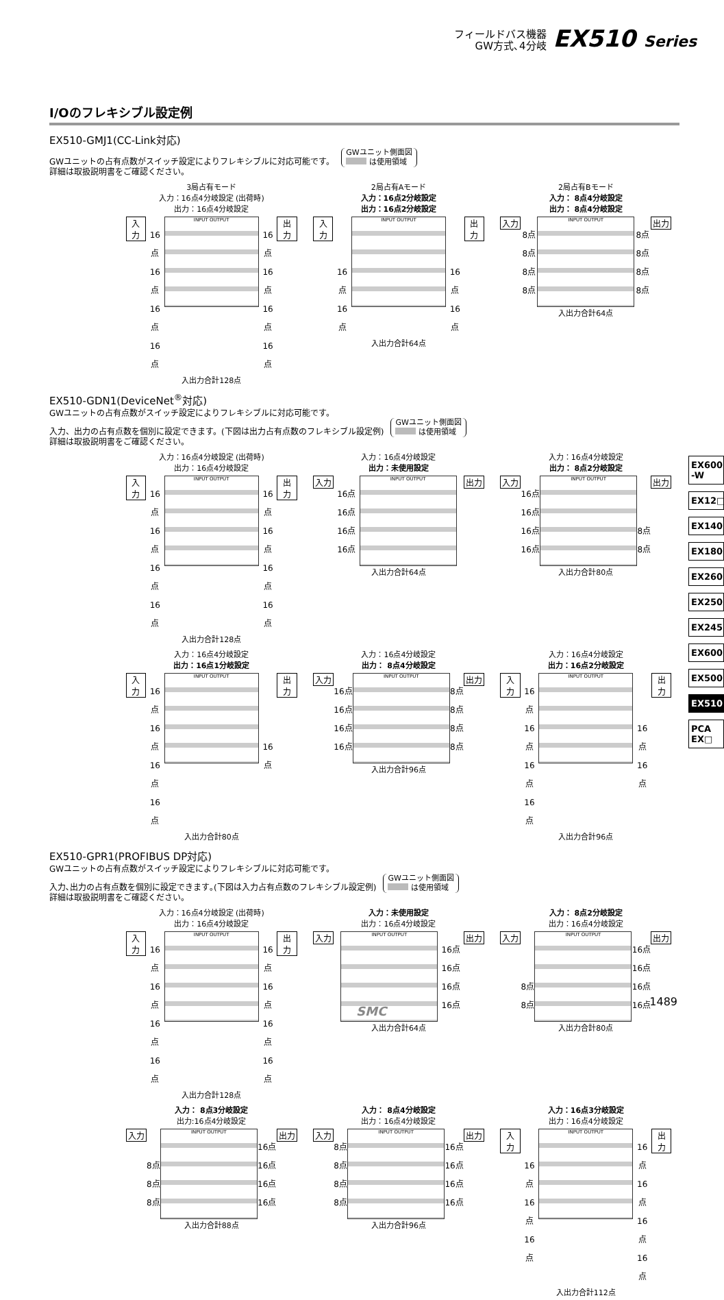フィールドバス機器
GW方式､4分岐
EX510 Series
I/Oのフレキシブル設定例
EX510-GMJ1(CC-Link対応)
GWユニットの占有点数がスイッチ設定によりフレキシブルに対応可能です。 GWユニット側面図
は使用領域
詳細は取扱説明書をご確認ください。
3局占有モード
入力：16点4分岐設定 (出荷時)
出力：16点4分岐設定
入力
16点
16点
16点
16点
INPUT OUTPUT
16点
16点
16点
16点
出力
入出力合計128点
2局占有Aモード
入力：16点2分岐設定
出力：16点2分岐設定
入力
16点
16点
INPUT OUTPUT
16点
16点
出力
入出力合計64点
2局占有Bモード
入力： 8点4分岐設定
出力： 8点4分岐設定
入力
8点
8点
8点
8点
INPUT OUTPUT
8点
8点
8点
8点
出力
入出力合計64点
EX510-GDN1(DeviceNet<sup>®</sup>対応)
GWユニットの占有点数がスイッチ設定によりフレキシブルに対応可能です。
入力、出力の占有点数を個別に設定できます。(下図は出力占有点数のフレキシブル設定例) GWユニット側面図
は使用領域
詳細は取扱説明書をご確認ください。
入力：16点4分岐設定 (出荷時)
出力：16点4分岐設定
入力
16点
16点
16点
16点
INPUT OUTPUT
16点
16点
16点
16点
出力
入出力合計128点
入力：16点4分岐設定
出力：未使用設定
入力
16点
16点
16点
16点
INPUT OUTPUT
出力
入出力合計64点
入力：16点4分岐設定
出力： 8点2分岐設定
入力
16点
16点
16点
16点
INPUT OUTPUT
8点
8点
出力
入出力合計80点
入力：16点4分岐設定
出力：16点1分岐設定
入力
16点
16点
16点
16点
INPUT OUTPUT
16点
出力
入出力合計80点
入力：16点4分岐設定
出力： 8点4分岐設定
入力
16点
16点
16点
16点
INPUT OUTPUT
8点
8点
8点
8点
出力
入出力合計96点
入力：16点4分岐設定
出力：16点2分岐設定
入力
16点
16点
16点
16点
INPUT OUTPUT
16点
16点
出力
入出力合計96点
EX510-GPR1(PROFIBUS DP対応)
GWユニットの占有点数がスイッチ設定によりフレキシブルに対応可能です。
入力､出力の占有点数を個別に設定できます｡(下図は入力占有点数のフレキシブル設定例) GWユニット側面図
は使用領域
詳細は取扱説明書をご確認ください。
入力：16点4分岐設定 (出荷時)
出力：16点4分岐設定
入力
16点
16点
16点
16点
INPUT OUTPUT
16点
16点
16点
16点
出力
入出力合計128点
入力：未使用設定
出力：16点4分岐設定
入力
INPUT OUTPUT
16点
16点
16点
16点
出力
入出力合計64点
入力： 8点2分岐設定
出力：16点4分岐設定
入力
8点
8点
INPUT OUTPUT
16点
16点
16点
16点
出力
入出力合計80点
入力： 8点3分岐設定
出力:16点4分岐設定
入力
8点
8点
8点
INPUT OUTPUT
16点
16点
16点
16点
出力
入出力合計88点
入力： 8点4分岐設定
出力：16点4分岐設定
入力
8点
8点
8点
8点
INPUT OUTPUT
16点
16点
16点
16点
出力
入出力合計96点
入力：16点3分岐設定
出力：16点4分岐設定
入力
16点
16点
16点
INPUT OUTPUT
16点
16点
16点
16点
出力
入出力合計112点
EX600 -W
EX12□
EX140
EX180
EX260
EX250
EX245
EX600
EX500
EX510
PCA EX□
1489
SMC